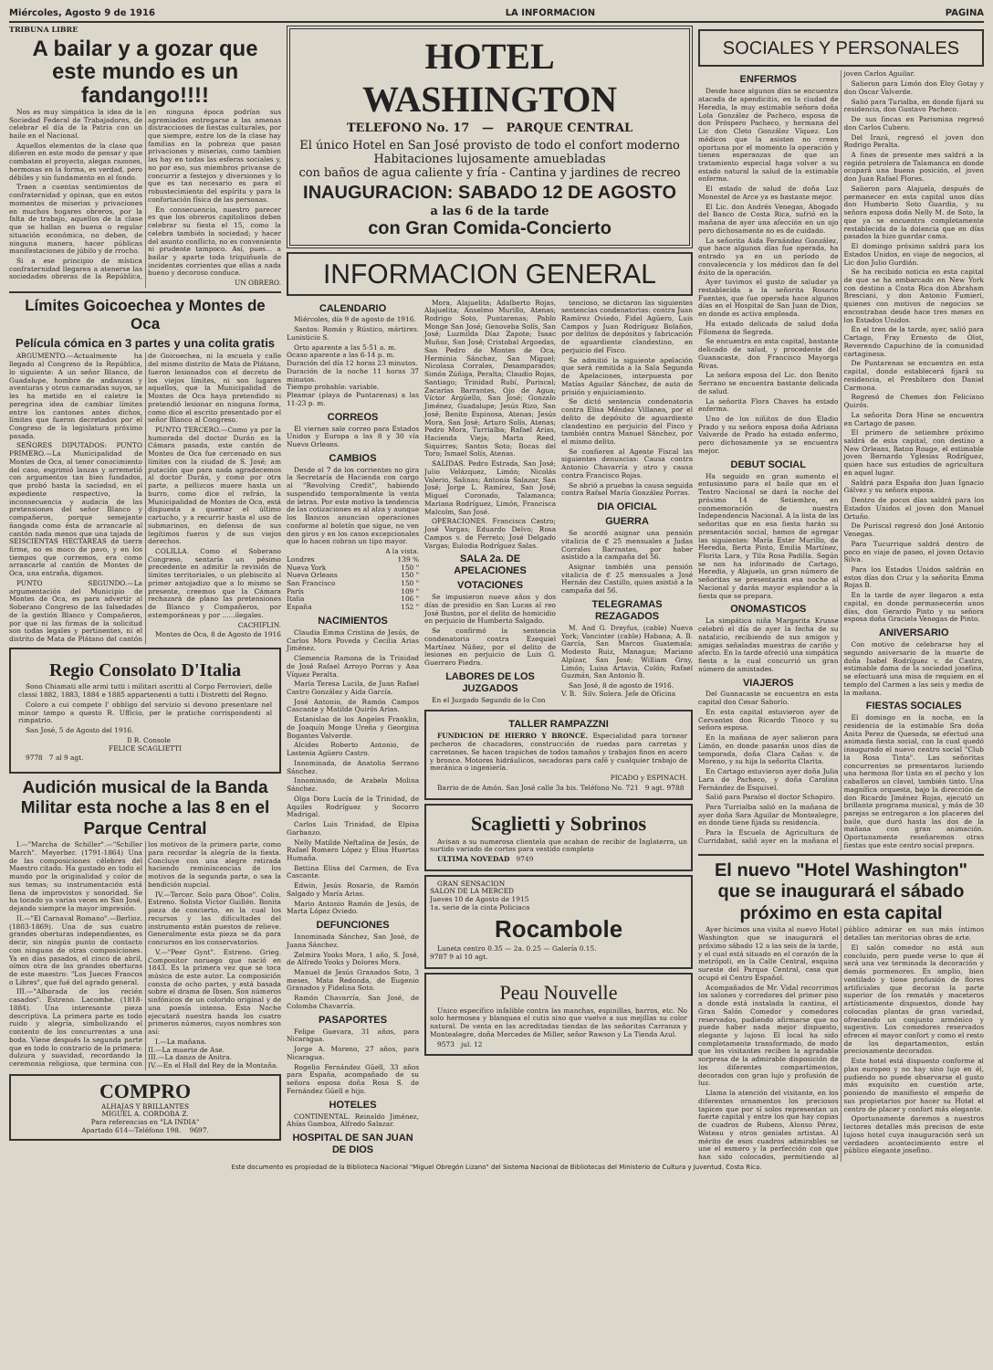Miércoles, Agosto 9 de 1916 LA INFORMACION PAGINA
TRIBUNA LIBRE
A bailar y a gozar que este mundo es un fandango!!!!
Nos es muy simpática la idea de la Sociedad Federal de Trabajadores, de celebrar el día de la Patria con un baile en el Nacional.
Aquellos elementos de la clase que difieren en este modo de pensar y que combaten el proyecto, alegan razones, hermosas en la forma, es verdad, pero débiles y sin fundamento en el fondo.
Traen a cuentas sentimientos de confraternidad y opinan, que en estos momentos de miserias y privaciones en muchos hogares obreros, por la falta de trabajo, aquellos de la clase que se hallan en buena o regular situación económica, no deben, de ninguna manera, hacer públicas manifestaciones de júbilo y de rrocho.
Si a ese principio de mística confraternidad llegaren a atenerse las sociedades obreras de la República, en ninguna época podrían sus agremiados entregarse a las amenas distracciones de fiestas culturales, por que siempre, entre los de la clase hay familias en la pobreza que pasan privaciones y miserias, como tambien las hay en todas las esferas sociales y, no por eso, sus miembros privanse de concurrir a festejos y diversiones y lo que es tan necesario es para el robustecimiento del espíritu y para la confortación física de las personas.
En consecuencia, nuestro parecer es que los obreros capitolinos deben celebrar su fiesta el 15, como la celebra también la sociedad; y hacer del asunto conflicto, no es conveniente ni prudente tampoco. Así, pues... a bailar y aparte toda triquiñuela de incidentes corrientes que ellas a nada bueno y decoroso conduce.
UN OBRERO.
Límites Goicoechea y Montes de Oca
Película cómica en 3 partes y una colita gratis
ARGUMENTO.—Actualmente ha llegado al Congreso de la República, lo siguiente: A un señor Blanco, de Guadalupe, hombre de andanzas y aventuras y otros camaradas suyos, se les ha metido en el caletre la peregrina idea de cambiar límites entre los cantones antes dichos, límites que fueron decretados por el Congreso de la legislatura próximo pasada.
SEÑORES DIPUTADOS: PUNTO PRIMERO.—La Municipalidad de Montes de Oca, al tener conocimiento del caso, esgrimió lanzas y arremetió con argumentos tan bien fundados, que probó hasta la saciedad, en el expediente respectivo, la inconsecuencia y audacia de las pretensiones del señor Blanco y compañeros, porque semejante ñangada como ésta de arrancarle al cantón nada menos que una tajada de SEISCIENTAS HECTAREAS de tierra firme, no es moco de pavo, y en los tiempos que corremos, era como arrancarle al cantón de Montes de Oca, una entraña, digamos.
PUNTO SEGUNDO.—La argumentación del Municipio de Montes de Oca, es para advertir al Soberano Congreso de las falsedades de la gestión Blanco y Compañeros, por que ni las firmas de la solicitud son todas legales y pertinentes, ni el distrito de Mata de Plátano del cantón de Goicoechea, ni la escuela y calle del mismo distrito de Mata de Plátano, fueron lesionados con el decreto de los viejos límites, ni son lugares aquellos, que la Municipalidad de Montes de Oca haya pretendido ni pretendió lesionar en ninguna forma, como dice el escrito presentado por el señor Blanco al Congreso.
PUNTO TERCERO.—Como ya por la humorada del doctor Durán en la Cámara pasada, este cantón de Montes de Oca fue cercenado en sus límites con la ciudad de S. José; am putación que para nada agradecemos al doctor Durán, y como por otra parte, a pellizcos muere hasta un burro, como dice el refrán, la Municipalidad de Montes de Oca, está dispuesta a quemar el último cartucho, y a recurrir hasta el uso de submarinos, en defensa de sus legítimos fueros y de sus viejos derechos.
COLILLA. Como el Soberano Congreso, sentaría un pésimo precedente en admitir la revisión de límites territoriales, o un plebiscito al primer antojadizo que a lo mismo se presente, creemos que la Cámara rechazará de plano las pretensiones de Blanco y Compañeros, por extemporáneas y por ......ilegales.
CACHIFLIN.
Montes de Oca, 8 de Agosto de 1916
Regio Consolato D'Italia
Sono Chiamati alle armi tutti i militari ascritti al Corpo Ferrovieri, delle classi 1882, 1883, 1884 e 1885 appartenenti a tutti i Distretti del Regno.
Coloro a cui compete l' obbligo del servizio si devono presentare nel minor tempo a questo R. Ufficio, per le pratiche corrispondenti al rimpatrio.
San José, 5 de Agosto del 1916.
Il R. Console
FELICE SCAGLIETTI
9778 7 al 9 agt.
Audición musical de la Banda Militar esta noche a las 8 en el Parque Central
I.—"Marcha de Schiller".—"Schiller March". Meyerber. (1791-1864) Una de las composiciones célebres del Maestro citado. Ha gustado en todo el mundo por la originalidad y color de sus temas; su instrumentación está llena de improvistos y sonoridad. Se ha tocado ya varias veces en San José, dejando siempre la mayor impresión.
II.—"El Carnaval Romano".—Berlioz. (1803-1869). Una de sus cuatro grandes oberturas independientes, es decir, sin ningún punto de contacto con ninguna de otras composiciones. Ya en días pasados, el cinco de abril, oímos otra de las grandes oberturas de este maestro: "Los Jueces Francos o Libres", que fué del agrado general.
III.—"Alborada de los recién casados". Estreno. Lacombe. (1818-1884). Una interesante pieza descriptiva. La primera parte es todo ruido y alegría, simbolizando el contento de los concurrentes a una boda. Viene después la segunda parte que es todo lo contrario de la primera: dulzura y suavidad, recordando la ceremonia religiosa, que termina con los motivos de la primera parte, como para recordar la alegría de la fiesta. Concluye con una alegre retirada haciendo reminiscencias de los motivos de la segunda parte, o sea la bendición nupcial.
IV.—Tercer. Solo para Oboe". Colin. Estreno. Solista Victor Guillén. Bonita pieza de concierto, en la cual los recursos y las dificultades del instrumento están puestos de relieve. Generalmente esta pieza se da para concursos en los conservatorios.
V.—"Peer Gynt". Estreno. Grieg. Compositor noruego que nació en 1843. Es la primera vez que se toca música de este autor. La composición consta de ocho partes, y está basada sobre el drama de Ibsen. Son números sinfónicos de un colorido original y de una poesía intensa. Esta Noche ejecutará nuestra banda los cuatro primeros números, cuyos nombres son así:
I.—La mañana.
II.—La muerte de Ase.
III.—La danza de Anitra.
IV.—En el Hall del Rey de la Montaña.
COMPRO
ALHAJAS Y BRILLANTES
MIGUEL A. CORDOBA Z.
Para referencias en "LA INDIA"
Apartado 614—Teléfono 198. 9697.
HOTEL WASHINGTON
TELEFONO No. 17 — PARQUE CENTRAL
El único Hotel en San José provisto de todo el confort moderno
Habitaciones lujosamente amuebladas
con baños de agua caliente y fría - Cantina y jardines de recreo
INAUGURACION: SABADO 12 DE AGOSTO
a las 6 de la tarde
con Gran Comida-Concierto
INFORMACION GENERAL
CALENDARIO
Miércoles, día 9 de agosto de 1916.
Santos: Román y Rústico, mártires. Lunisticio S.
Orto aparente a las 5-51 a. m.
Ocaso aparente a las 6-14 p. m.
Duración del día 12 horas 23 minutos.
Duración de la noche 11 horas 37 minutos.
Tiempo probable: variable.
Pleamar (playa de Puntarenas) a las 11-23 p. m.
CORREOS
El viernes sale correo para Estados Unidos y Europa a las 8 y 30 vía Nueva Orleans.
CAMBIOS
Desde el 7 de los corrientes no gira la Secretaría de Hacienda con cargo al "Revolving Credit", habiendo suspendido temporalmente la venta de letras. Por este motivo la tendencia de las cotizaciones es al alza y aunque los Bancos anuncian operaciones conforme al boletín que sigue, no ven den giros y en los casos excepcionales que lo hacen cobran un tipo mayor.
| | A la vista. |
| Londres | 139 % |
| Nueva York | 150 " |
| Nueva Orleans | 150 " |
| San Francisco | 150 " |
| París | 109 " |
| Italia | 106 " |
| España | 152 " |
NACIMIENTOS
Claudia Emma Cristina de Jesús, de Carlos Mora Poveda y Cecilia Arias Jiménez.
Clemencia Ramona de la Trinidad de José Rafael Arroyo Porras y Ana Víquez Peralta.
María Teresa Lucila, de Juan Rafael Castro González y Aida García.
José Antonio, de Ramón Campos Cascante y Matilde Quirós Arias.
Estanislao de los Angeles Franklin, de Joaquín Monge Ureña y Georgina Bogantes Valverde.
Alcides Roberto Antonio, de Lastenia Agüero Castro.
Innominada, de Anatolia Serrano Sánchez.
Innominado, de Arabela Molina Sánchez.
Olga Dora Lucía de la Trinidad, de Aquiles Rodríguez y Socorro Madrigal.
Carlos Luis Trinidad, de Elpisa Garbanzo.
Nelly Matilde Neftalina de Jesús, de Rafael Romero López y Elisa Huertas Humaña.
Bettina Elisa del Carmen, de Eva Cascante.
Edwin, Jesús Rosario, de Ramón Salgado y María Arias.
Mario Antonio Ramón de Jesús, de Marta López Oviedo.
DEFUNCIONES
Innominada Sánchez, San José, de Juana Sánchez.
Zelmira Yooks Mora, 1 año, S. José, de Alfredo Yooks y Dolores Mora.
Manuel de Jesús Granados Soto, 3 meses, Mata Redonda, de Eugenio Granados y Fidelina Soto.
Ramón Chavarría, San José, de Colomba Chavarría.
PASAPORTES
Felipe Guevara, 31 años, para Nicaragua.
Jorge A. Moreno, 27 años, para Nicaragua.
Rogelio Fernández Güell, 33 años para España, acompañado de su señora esposa doña Rosa S. de Fernández Güell e hijo.
HOTELES
CONTINENTAL. Reinaldo Jiménez, Ahías Gamboa, Alfredo Salazar.
HOSPITAL DE SAN JUAN DE DIOS
Mora, Alajuelita; Adalberto Rojas, Alajuelita; Anselmo Murillo, Atenas; Rodrigo Soto, Puntarenas; Pablo Monge San José; Genoveba Solís, San José; Luzmilda Díaz Zapote; Isaac Muñoz, San José; Cristobal Argoedas, San Pedro de Montes de Oca; Herminia Sánchez, San Miguel; Nicolasa Corrales, Desamparados; Simón Zúñiga, Peralta; Claudio Rojas, Santiago; Trinidad Rubí, Puriscal; Zacarías Barrantes, Ojo de Agua; Víctor Argüello, San José; Gonzalo Jiménez, Guadalupe; Jesús Rizo, San José; Benito Espinosa, Atenas; Jesús Mora, San José; Arturo Solís, Atenas; Pedro Mora, Turrialba; Rafael Arias, Hacienda Vieja; Marta Reed, Siquirres; Santos Soto; Bocas del Toro; Ismael Solís, Atenas.
SALIDAS. Pedro Estrada, San José; Julio Velázquez, Limón; Nicolás Valerio, Salinas; Antonia Salazar, San José; Jorge L. Ramírez, San José; Miguel Coronado, Talamanca; Mariana Rodríguez, Limón, Francisca Malcolm, San José.
OPERACIONES. Francisca Castro; José Vargas; Eduardo Delvo; Rosa Campos v. de Ferreto; José Delgado Vargas; Eulodia Rodríguez Salas.
SALA 2a. DE APELACIONES
VOTACIONES
Se impusieron nueve años y dos días de presidio en San Lucas al reo José Bustos, por el delito de homicidio en perjuicio de Humberto Salgado.
Se confirmó la sentencia condenatoria contra Ezequiel Martínez Núñez, por el delito de lesiones en perjuicio de Luis G. Guerrero Piedra.
LABORES DE LOS JUZGADOS
En el Juzgado Segundo de lo Con
tencioso, se dictaron las siguientes sentencias condenatorias: contra Juan Ramírez Oviedo, Fidel Agüero, Luis Campos y Juan Rodríguez Bolaños, por delitos de depósitos y fabricación de aguardiente clandestino, en perjuicio del Fisco.
Se admitió la siguiente apelación que será remitida a la Sala Segunda de Apelaciones, interpuesta por Matías Aguilar Sánchez, de auto de prisión y enjuiciamiento.
Se dictó sentencia condenatoria contra Elisa Méndez Villanea, por el delito de depósito de aguardiente clandestino en perjuicio del Fisco y también contra Manuel Sánchez, por el mismo delito.
Se confieren al Agente Fiscal las siguientes denuncias: Causa contra Antonio Chavarría y otro y causa contra Francisco Rojas.
Se abrió a pruebas la causa seguida contra Rafael María González Porras.
DIA OFICIAL
GUERRA
Se acordó asignar una pensión vitalicia de ₡ 25 mensuales a Judas Corrales Barrantes, por haber asistido a la campaña del 56.
Asignar también una pensión vitalicia de ₡ 25 mensuales a José Hernán dez Castillo, quien asistió a la campaña del 56.
TELEGRAMAS REZAGADOS
M. And G. Dreyfus, (cable) Nueva York; Vancinter (cable) Habana; A. B. García, San Marcos Guatemala; Modesto Ruiz, Managua; Mariano Alpízar, San José; William Gray, Limón; Luisa Artavia, Colón; Rafael Guzmán, San Antonio B.
San José, 8 de agosto de 1916.
V. B. Silv. Solera. Jefe de Oficina
TALLER RAMPAZZNI
FUNDICION DE HIERRO Y BRONCE. Especialidad para tornear pecheros de chacadores, construcción de ruedas para carretas y carretones. Se hacen trapiches de todos tamaños y trabajos finos en acero y bronce. Motores hidráulicos, secadoras para café y cualquier trabajo de mecánica o ingeniería.
PICADO y ESPINACH.
Barrio de de Amón. San José calle 3a bis. Teléfono No. 721 9 agt. 9788
Scaglietti y Sobrinos
Avisan a su numerosa clientela que acaban de recibir de Inglaterra, un surtido variado de cortes para vestido completo
ULTIMA NOVEDAD 9749
GRAN SENSACION
SALON DE LA MERCED
Jueves 10 de Agosto de 1915
1a. serie de la cinta Policiaca
Rocambole
Luneta centro 0.35 — 2a. 0.25 — Galería 0.15.
9787 9 al 10 agt.
Peau Nouvelle
Unico específico infalible contra las manchas, espinillas, barros, etc. No solo hermosea y blanquea el cutis sino que vuelve a sus mejillas su color natural. De venta en las acreditadas tiendas de las señoritas Carranza y Montealegre, doña Mercedes de Miller, señor Rawson y La Tienda Azul.
9573 jul. 12
SOCIALES Y PERSONALES
ENFERMOS
Desde hace algunos días se encuentra atacada de apendicitis, en la ciudad de Heredia, la muy estimable señora doña Lola González de Pacheco, esposa de don Próspero Pacheco, y hermana del Lic don Cleto González Víquez. Los médicos que la asisten no creen oportuna por el momento la operación y tienen esperanzas de que un tratamiento especial haga volver a su estado natural la salud de la estimable enferma.
El estado de salud de doña Luz Monestel de Arce ya es bastante mejor.
El Lic. don Andrés Venegas, Abogado del Banco de Costa Rica, sufrió en la mañana de ayer una afección en un ojo pero dichosamente no es de cuidado.
La señorita Aida Fernández González, que hace algunos días fue operada, ha entrado ya en un período de convalecencia y los médicos dan fe del éxito de la operación.
Ayer tuvimos el gusto de saludar ya restablecida a la señorita Rosario Fuentes, que fue operada hace algunos días en el Hospital de San Juan de Dios, en donde es activa empleada.
Ha estado delicada de salud doña Filomena de Segreda.
Se encuentra en esta capital, bastante delicado de salud, y procedente del Guanacaste, don Francisco Mayorga Rivas.
La señora esposa del Lic. don Benito Serrano se encuentra bastante delicada de salud.
La señorita Flora Chaves ha estado enferma.
Uno de los niñitos de don Eladio Prado y su señora esposa doña Adriana Valverde de Prado ha estado enfermo, pero dichosamente ya se encuentra mejor.
DEBUT SOCIAL
Ha seguido en gran aumento el entusiasmo para el baile que en el Teatro Nacional se dará la noche del próximo 14 de Setiembre, en conmemoración de nuestra Independencia Nacional. A la lista de las señoritas que en esa fiesta harán su presentación social, hemos de agregar las siguientes: María Ester Murillo, de Heredia, Berta Pinto, Emilia Martínez, Florita Lara, y Tila Rosa Padilla. Según se nos ha informado de Cartago, Heredia, y Alajuela, un gran número de señoritas se presentarán esa noche al Nacional y darán mayor esplendor a la fiesta que se prepara.
ONOMASTICOS
La simpática niña Margarita Krusse celebró el día de ayer la fecha de su natalicio, recibiendo de sus amigos y amigas señaladas muestras de cariño y afecto. En la tarde ofreció una simpática fiesta a la cual concurrió un gran número de amistades.
VIAJEROS
Del Guanacaste se encuentra en esta capital don Cesar Saborío.
En esta capital estuvieron ayer de Cervantes don Ricardo Tinoco y su señora esposa.
En la mañana de ayer salieron para Limón, en donde pasarán unos días de temporada, doña Clara Cañas v. de Moreno, y su hija la señorita Clarita.
En Cartago estuvieron ayer doña Julia Lara de Pacheco, y doña Carolina Fernández de Esquivel.
Salió para Paraíso el doctor Schapiro.
Para Turrialba salió en la mañana de ayer doña Sara Aguilar de Montealegre, en donde tiene fijada su residencia.
Para la Escuela de Agricultura de Curridabat, salió ayer en la mañana el joven Carlos Aguilar.
Salieron para Limón don Eloy Gotay y don Oscar Valverde.
Salió para Turialba, en donde fijará su residencia, don Gustavo Pacheco.
De sus fincas en Parismina regresó don Carlos Cubero.
Del Irazú, regresó el joven don Rodrigo Peralta.
A fines de presente mes saldrá a la región petrolera de Talamanca en donde ocupará una buena posición, el joven don Juan Rafael Flores.
Salieron para Alajuela, después de permanecer en esta capital unos días don Humberto Soto Guardia, y su señora esposa doña Nelly M. de Soto, la que ya se encuentra completamente restablecida de la dolencia que en días pasados la hizo guardar cama.
El domingo próximo saldrá para los Estados Unidos, en viaje de negocios, el Lic don Julio Gurdián.
Se ha recibido noticia en esta capital de que se ha embarcado en New York con destino a Costa Rica don Abraham Bresciani, y don Antonio Fumieri, quienes con motivos de negocios se encontraban desde hace tres meses en los Estados Unidos.
En el tren de la tarde, ayer, salió para Cartago, Fray Ernesto de Olot, Reverendo Capuchino de la comunidad cartaginesa.
De Puntarenas se encuentra en esta capital, donde establecerá fijará su residencia, el Presbítero don Daniel Carmona.
Regresó de Chemes don Feliciano Quirós.
La señorita Dora Hine se encuentra en Cartago de paseo.
El primero de setiembre próximo saldrá de esta capital, con destino a New Orleans, Baton Rouge, el estimable joven Bernardo Yglesias Rodríguez, quien hace sus estudios de agricultura en aquel lugar.
Saldrá para España don Juan Ignacio Gálvez y su señora esposa.
Dentro de pocos días saldrá para los Estados Unidos el joven don Manuel Ortuño.
De Puriscal regresó don José Antonio Venegas.
Para Tucurrique saldrá dentro de poco en viaje de paseo, el joven Octavio Silva.
Para los Estados Unidos saldrán en estos días don Cruz y la señorita Emma Rojas B.
En la tarde de ayer llegaron a esta capital, en donde permanecerán unos días, don Gerardo Pinto y su señora esposa doña Graciela Venegas de Pinto.
ANIVERSARIO
Con motivo de celebrarse hoy el segundo aniversario de la muerte de doña Isabel Rodríguez v. de Castro, estimable dama de la sociedad josefina, se efectuará una misa de requiem en el templo del Carmen a las seis y media de la mañana.
FIESTAS SOCIALES
El domingo en la noche, en la residencia de la estimable Sra doña Anita Perez de Quesada, se efectuó una animada fiesta social, con la cual quedó inaugurado el nuevo centro social "Club la Rosa Tinta". Las señoritas concurrentes se presentaron luciendo una hermosa flor tinta en el pecho y los caballeros un clavel, también tinto. Una magnífica orquesta, bajo la dirección de don Ricardo Jiménez Rojas, ejecutó un brillante programa musical, y más de 30 parejas se entregaron a los placeres del baile, que duró hasta las dos de la mañana con gran animación. Oportunamente reseñaremos otras fiestas que este centro social prepara.
El nuevo "Hotel Washington" que se inaugurará el sábado próximo en esta capital
Ayer hicimos una visita al nuevo Hotel Washington que se inaugurará el próximo sábado 12 a las seis de la tarde, y el cual está situado en el corazón de la metrópoli, en la Calle Central, esquina sureste del Parque Central, casa que ocupó el Centro Español.
Acompañados de Mr. Vidal recorrimos los salones y corredores del primer piso a donde está instalada la cantina, el Gran Salón Comedor y comedores reservados, pudiendo afirmarse que no puede haber nada mejor dispuesto, elegante y lujoso. El local ha sido completamente transformado, de modo que los visitantes reciben la agradable sorpresa de la admirable disposición de los diferentes compartimentos, decorados con gran lujo y profusión de luz.
Llama la atención del visitante, en los diferentes ornamentos los preciosos tapices que por sí solos representan un fuerte capital y entre los que hay copias de cuadros de Rubens, Alonso Pérez, Wateau y otros geniales artistas. Al mérito de esos cuadros admirables se une el esmero y la perfección con que han sido colocados, permitiendo al público admirar en sus más íntimos detalles tan meritorias obras de arte.
El salón comedor no está aun concluido, pero puede verse lo que él será una vez terminada la decoración y demás pormenores. Es amplio, bien ventilado y tiene profusión de flores artificiales que decoran la parte superior de los rematés y maceteros artísticamente dispuestos, donde hay colocadas plantas de gran variedad, ofreciendo un conjunto armónico y sugestivo. Los comedores reservados ofrecen el mayor confort y como el resto de los departamentos, están preciosamente decorados.
Este hotel está dispuesto conforme al plan europeo y no hay sino lujo en él, pudiendo no puede observarse el gusto más exquisito en cuestión arte, poniendo de manifiesto el empeño de sus propietarios por hacer su Hotel el centro de placer y confort más elegante.
Oportunamente daremos a nuestros lectores detalles más precisos de este lujoso hotel cuya inauguración será un verdadero acontecimiento entre el público elegante josefino.
Este documento es propiedad de la Biblioteca Nacional "Miguel Obregón Lizano" del Sistema Nacional de Bibliotecas del Ministerio de Cultura y Juventud, Costa Rica.